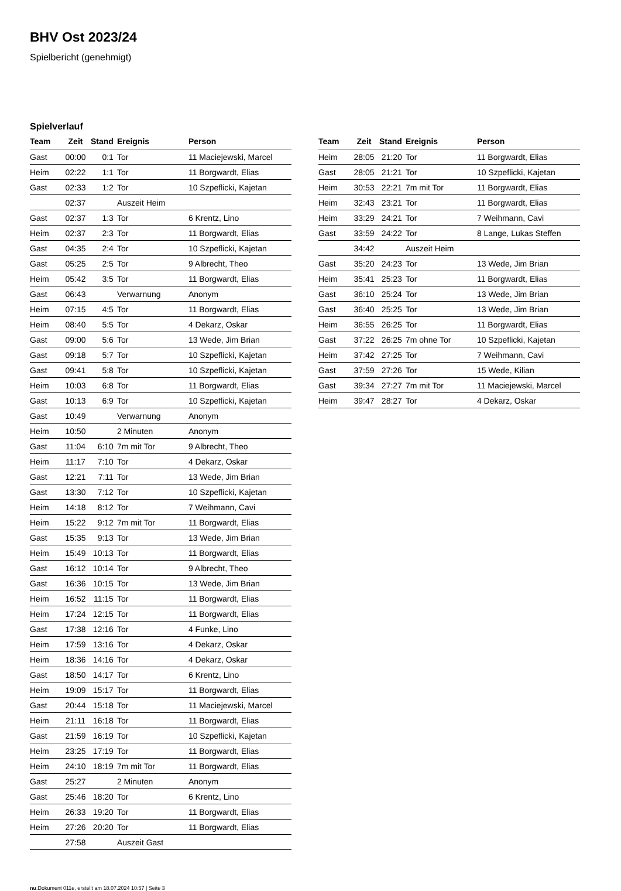BHV Ost 2023/24
Spielbericht (genehmigt)
Spielverlauf
| Team | Zeit | Stand | Ereignis | Person |
| --- | --- | --- | --- | --- |
| Gast | 00:00 | 0:1 | Tor | 11 Maciejewski, Marcel |
| Heim | 02:22 | 1:1 | Tor | 11 Borgwardt, Elias |
| Gast | 02:33 | 1:2 | Tor | 10 Szpeflicki, Kajetan |
| | 02:37 | | Auszeit Heim | |
| Gast | 02:37 | 1:3 | Tor | 6 Krentz, Lino |
| Heim | 02:37 | 2:3 | Tor | 11 Borgwardt, Elias |
| Gast | 04:35 | 2:4 | Tor | 10 Szpeflicki, Kajetan |
| Gast | 05:25 | 2:5 | Tor | 9 Albrecht, Theo |
| Heim | 05:42 | 3:5 | Tor | 11 Borgwardt, Elias |
| Gast | 06:43 | | Verwarnung | Anonym |
| Heim | 07:15 | 4:5 | Tor | 11 Borgwardt, Elias |
| Heim | 08:40 | 5:5 | Tor | 4 Dekarz, Oskar |
| Gast | 09:00 | 5:6 | Tor | 13 Wede, Jim Brian |
| Gast | 09:18 | 5:7 | Tor | 10 Szpeflicki, Kajetan |
| Gast | 09:41 | 5:8 | Tor | 10 Szpeflicki, Kajetan |
| Heim | 10:03 | 6:8 | Tor | 11 Borgwardt, Elias |
| Gast | 10:13 | 6:9 | Tor | 10 Szpeflicki, Kajetan |
| Gast | 10:49 | | Verwarnung | Anonym |
| Heim | 10:50 | | 2 Minuten | Anonym |
| Gast | 11:04 | 6:10 | 7m mit Tor | 9 Albrecht, Theo |
| Heim | 11:17 | 7:10 | Tor | 4 Dekarz, Oskar |
| Gast | 12:21 | 7:11 | Tor | 13 Wede, Jim Brian |
| Gast | 13:30 | 7:12 | Tor | 10 Szpeflicki, Kajetan |
| Heim | 14:18 | 8:12 | Tor | 7 Weihmann, Cavi |
| Heim | 15:22 | 9:12 | 7m mit Tor | 11 Borgwardt, Elias |
| Gast | 15:35 | 9:13 | Tor | 13 Wede, Jim Brian |
| Heim | 15:49 | 10:13 | Tor | 11 Borgwardt, Elias |
| Gast | 16:12 | 10:14 | Tor | 9 Albrecht, Theo |
| Gast | 16:36 | 10:15 | Tor | 13 Wede, Jim Brian |
| Heim | 16:52 | 11:15 | Tor | 11 Borgwardt, Elias |
| Heim | 17:24 | 12:15 | Tor | 11 Borgwardt, Elias |
| Gast | 17:38 | 12:16 | Tor | 4 Funke, Lino |
| Heim | 17:59 | 13:16 | Tor | 4 Dekarz, Oskar |
| Heim | 18:36 | 14:16 | Tor | 4 Dekarz, Oskar |
| Gast | 18:50 | 14:17 | Tor | 6 Krentz, Lino |
| Heim | 19:09 | 15:17 | Tor | 11 Borgwardt, Elias |
| Gast | 20:44 | 15:18 | Tor | 11 Maciejewski, Marcel |
| Heim | 21:11 | 16:18 | Tor | 11 Borgwardt, Elias |
| Gast | 21:59 | 16:19 | Tor | 10 Szpeflicki, Kajetan |
| Heim | 23:25 | 17:19 | Tor | 11 Borgwardt, Elias |
| Heim | 24:10 | 18:19 | 7m mit Tor | 11 Borgwardt, Elias |
| Gast | 25:27 | | 2 Minuten | Anonym |
| Gast | 25:46 | 18:20 | Tor | 6 Krentz, Lino |
| Heim | 26:33 | 19:20 | Tor | 11 Borgwardt, Elias |
| Heim | 27:26 | 20:20 | Tor | 11 Borgwardt, Elias |
| | 27:58 | | Auszeit Gast | |
| Team | Zeit | Stand | Ereignis | Person |
| --- | --- | --- | --- | --- |
| Heim | 28:05 | 21:20 | Tor | 11 Borgwardt, Elias |
| Gast | 28:05 | 21:21 | Tor | 10 Szpeflicki, Kajetan |
| Heim | 30:53 | 22:21 | 7m mit Tor | 11 Borgwardt, Elias |
| Heim | 32:43 | 23:21 | Tor | 11 Borgwardt, Elias |
| Heim | 33:29 | 24:21 | Tor | 7 Weihmann, Cavi |
| Gast | 33:59 | 24:22 | Tor | 8 Lange, Lukas Steffen |
| | 34:42 | | Auszeit Heim | |
| Gast | 35:20 | 24:23 | Tor | 13 Wede, Jim Brian |
| Heim | 35:41 | 25:23 | Tor | 11 Borgwardt, Elias |
| Gast | 36:10 | 25:24 | Tor | 13 Wede, Jim Brian |
| Gast | 36:40 | 25:25 | Tor | 13 Wede, Jim Brian |
| Heim | 36:55 | 26:25 | Tor | 11 Borgwardt, Elias |
| Gast | 37:22 | 26:25 | 7m ohne Tor | 10 Szpeflicki, Kajetan |
| Heim | 37:42 | 27:25 | Tor | 7 Weihmann, Cavi |
| Gast | 37:59 | 27:26 | Tor | 15 Wede, Kilian |
| Gast | 39:34 | 27:27 | 7m mit Tor | 11 Maciejewski, Marcel |
| Heim | 39:47 | 28:27 | Tor | 4 Dekarz, Oskar |
nu.Dokument 011e, erstellt am 18.07.2024 10:57 | Seite 3